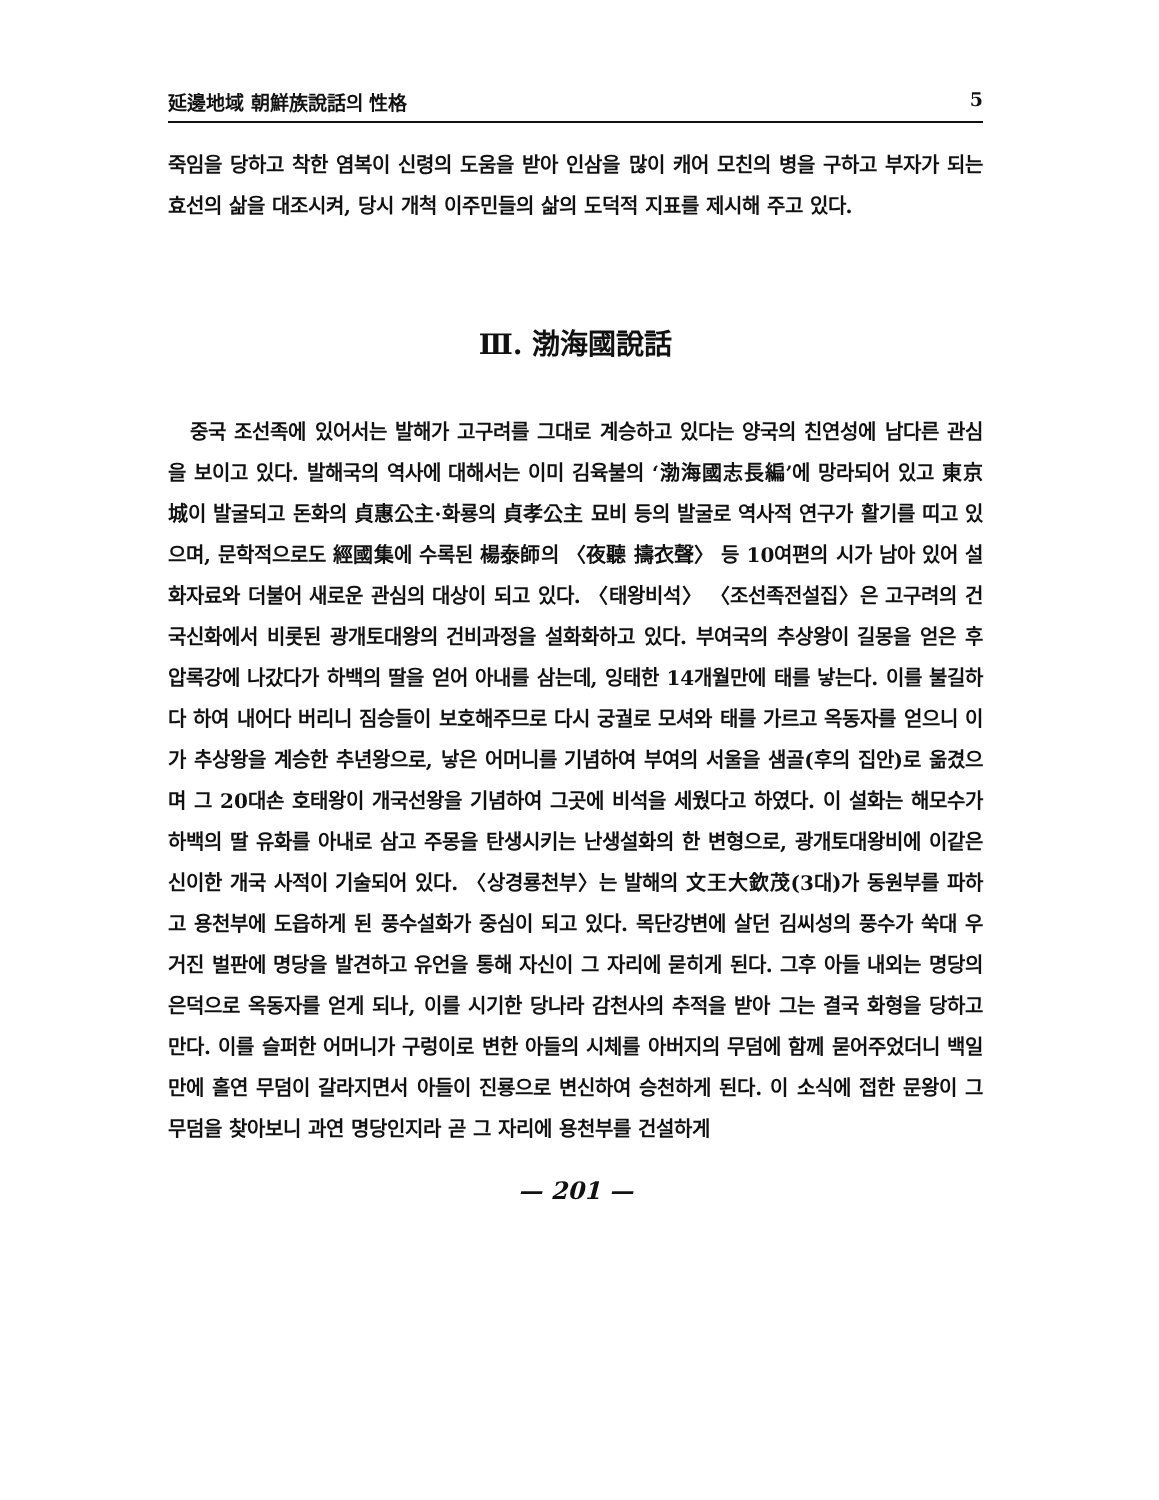延邊地域 朝鮮族說話의 性格 5
죽임을 당하고 착한 염복이 신령의 도움을 받아 인삼을 많이 캐어 모친의 병을 구하고 부자가 되는 효선의 삶을 대조시켜, 당시 개척 이주민들의 삶의 도덕적 지표를 제시해 주고 있다.
Ⅲ. 渤海國說話
중국 조선족에 있어서는 발해가 고구려를 그대로 계승하고 있다는 양국의 친연성에 남다른 관심을 보이고 있다. 발해국의 역사에 대해서는 이미 김육불의 ‘渤海國志長編’에 망라되어 있고 東京城이 발굴되고 돈화의 貞惠公主·화룡의 貞孝公主 묘비 등의 발굴로 역사적 연구가 활기를 띠고 있으며, 문학적으로도 經國集에 수록된 楊泰師의 〈夜聽 擣衣聲〉 등 10여편의 시가 남아 있어 설화자료와 더불어 새로운 관심의 대상이 되고 있다. 〈태왕비석〉 〈조선족전설집〉은 고구려의 건국신화에서 비롯된 광개토대왕의 건비과정을 설화화하고 있다. 부여국의 추상왕이 길몽을 얻은 후 압록강에 나갔다가 하백의 딸을 얻어 아내를 삼는데, 잉태한 14개월만에 태를 낳는다. 이를 불길하다 하여 내어다 버리니 짐승들이 보호해주므로 다시 궁궐로 모셔와 태를 가르고 옥동자를 얻으니 이가 추상왕을 계승한 추년왕으로, 낳은 어머니를 기념하여 부여의 서울을 샘골(후의 집안)로 옮겼으며 그 20대손 호태왕이 개국선왕을 기념하여 그곳에 비석을 세웠다고 하였다. 이 설화는 해모수가 하백의 딸 유화를 아내로 삼고 주몽을 탄생시키는 난생설화의 한 변형으로, 광개토대왕비에 이같은 신이한 개국 사적이 기술되어 있다. 〈상경룡천부〉는 발해의 文王大欽茂(3대)가 동원부를 파하고 용천부에 도읍하게 된 풍수설화가 중심이 되고 있다. 목단강변에 살던 김씨성의 풍수가 쑥대 우거진 벌판에 명당을 발견하고 유언을 통해 자신이 그 자리에 묻히게 된다. 그후 아들 내외는 명당의 은덕으로 옥동자를 얻게 되나, 이를 시기한 당나라 감천사의 추적을 받아 그는 결국 화형을 당하고 만다. 이를 슬퍼한 어머니가 구렁이로 변한 아들의 시체를 아버지의 무덤에 함께 묻어주었더니 백일만에 홀연 무덤이 갈라지면서 아들이 진룡으로 변신하여 승천하게 된다. 이 소식에 접한 문왕이 그 무덤을 찾아보니 과연 명당인지라 곧 그 자리에 용천부를 건설하게
— 201 —